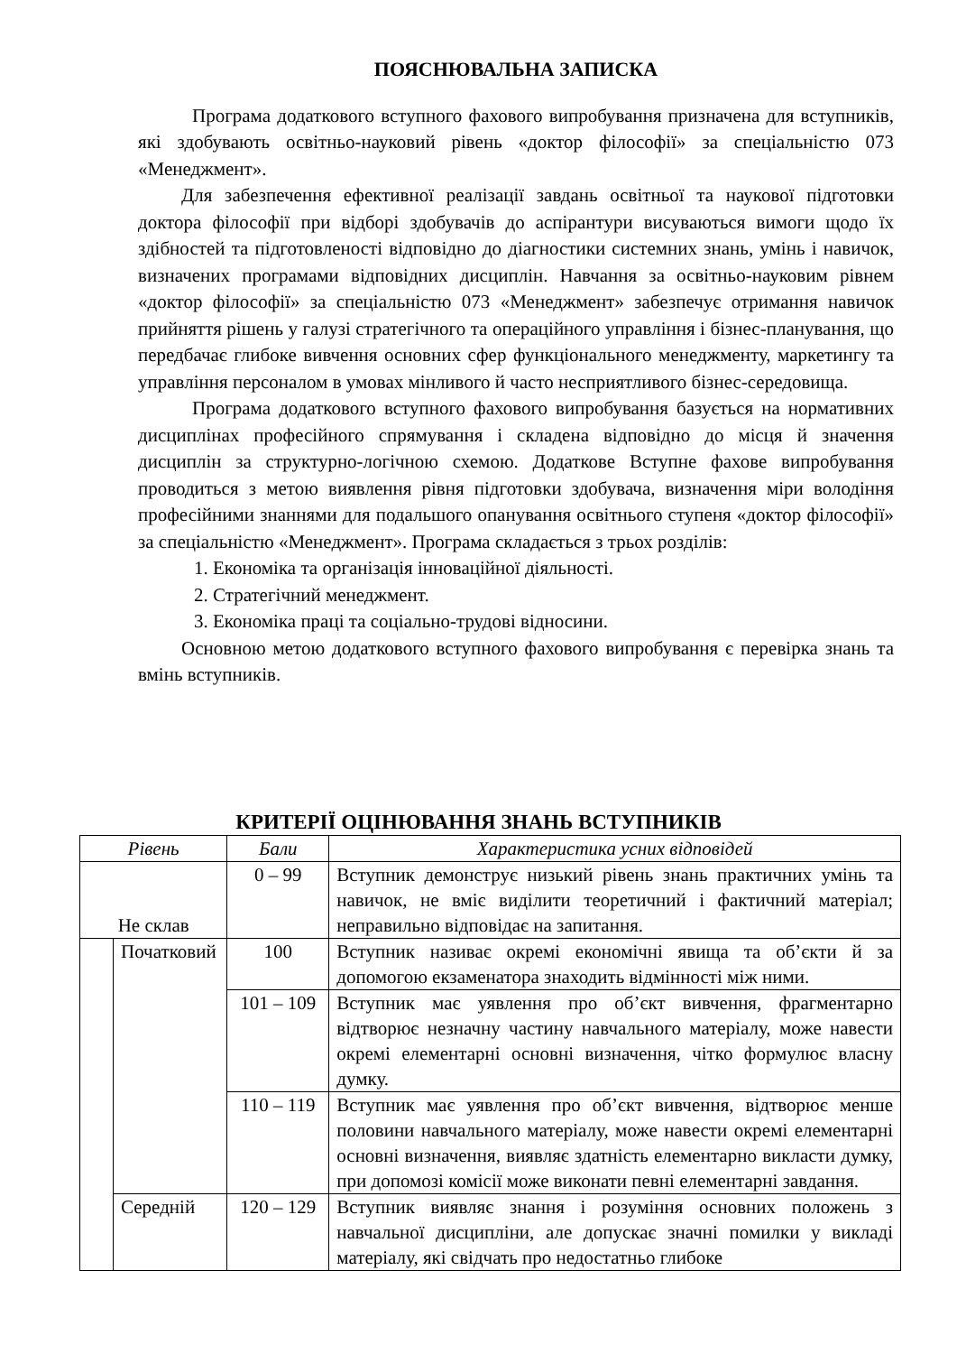ПОЯСНЮВАЛЬНА ЗАПИСКА
Програма додаткового вступного фахового випробування призначена для вступників, які здобувають освітньо-науковий рівень «доктор філософії» за спеціальністю 073 «Менеджмент».
Для забезпечення ефективної реалізації завдань освітньої та наукової підготовки доктора філософії при відборі здобувачів до аспірантури висуваються вимоги щодо їх здібностей та підготовленості відповідно до діагностики системних знань, умінь і навичок, визначених програмами відповідних дисциплін. Навчання за освітньо-науковим рівнем «доктор філософії» за спеціальністю 073 «Менеджмент» забезпечує отримання навичок прийняття рішень у галузі стратегічного та операційного управління і бізнес-планування, що передбачає глибоке вивчення основних сфер функціонального менеджменту, маркетингу та управління персоналом в умовах мінливого й часто несприятливого бізнес-середовища.
Програма додаткового вступного фахового випробування базується на нормативних дисциплінах професійного спрямування і складена відповідно до місця й значення дисциплін за структурно-логічною схемою. Додаткове Вступне фахове випробування проводиться з метою виявлення рівня підготовки здобувача, визначення міри володіння професійними знаннями для подальшого опанування освітнього ступеня «доктор філософії» за спеціальністю «Менеджмент». Програма складається з трьох розділів:
1. Економіка та організація інноваційної діяльності.
2. Стратегічний менеджмент.
3. Економіка праці та соціально-трудові відносини.
Основною метою додаткового вступного фахового випробування є перевірка знань та вмінь вступників.
КРИТЕРІЇ ОЦІНЮВАННЯ ЗНАНЬ ВСТУПНИКІВ
| Рівень | | Бали | Характеристика усних відповідей |
| --- | --- | --- | --- |
| Не склав | | 0 – 99 | Вступник демонструє низький рівень знань практичних умінь та навичок, не вміє виділити теоретичний і фактичний матеріал; неправильно відповідає на запитання. |
| | Початковий | 100 | Вступник називає окремі економічні явища та об’єкти й за допомогою екзаменатора знаходить відмінності між ними. |
| | | 101 – 109 | Вступник має уявлення про об’єкт вивчення, фрагментарно відтворює незначну частину навчального матеріалу, може навести окремі елементарні основні визначення, чітко формулює власну думку. |
| | | 110 – 119 | Вступник має уявлення про об’єкт вивчення, відтворює менше половини навчального матеріалу, може навести окремі елементарні основні визначення, виявляє здатність елементарно викласти думку, при допомозі комісії може виконати певні елементарні завдання. |
| | Середній | 120 – 129 | Вступник виявляє знання і розуміння основних положень з навчальної дисципліни, але допускає значні помилки у викладі матеріалу, які свідчать про недостатньо глибоке |